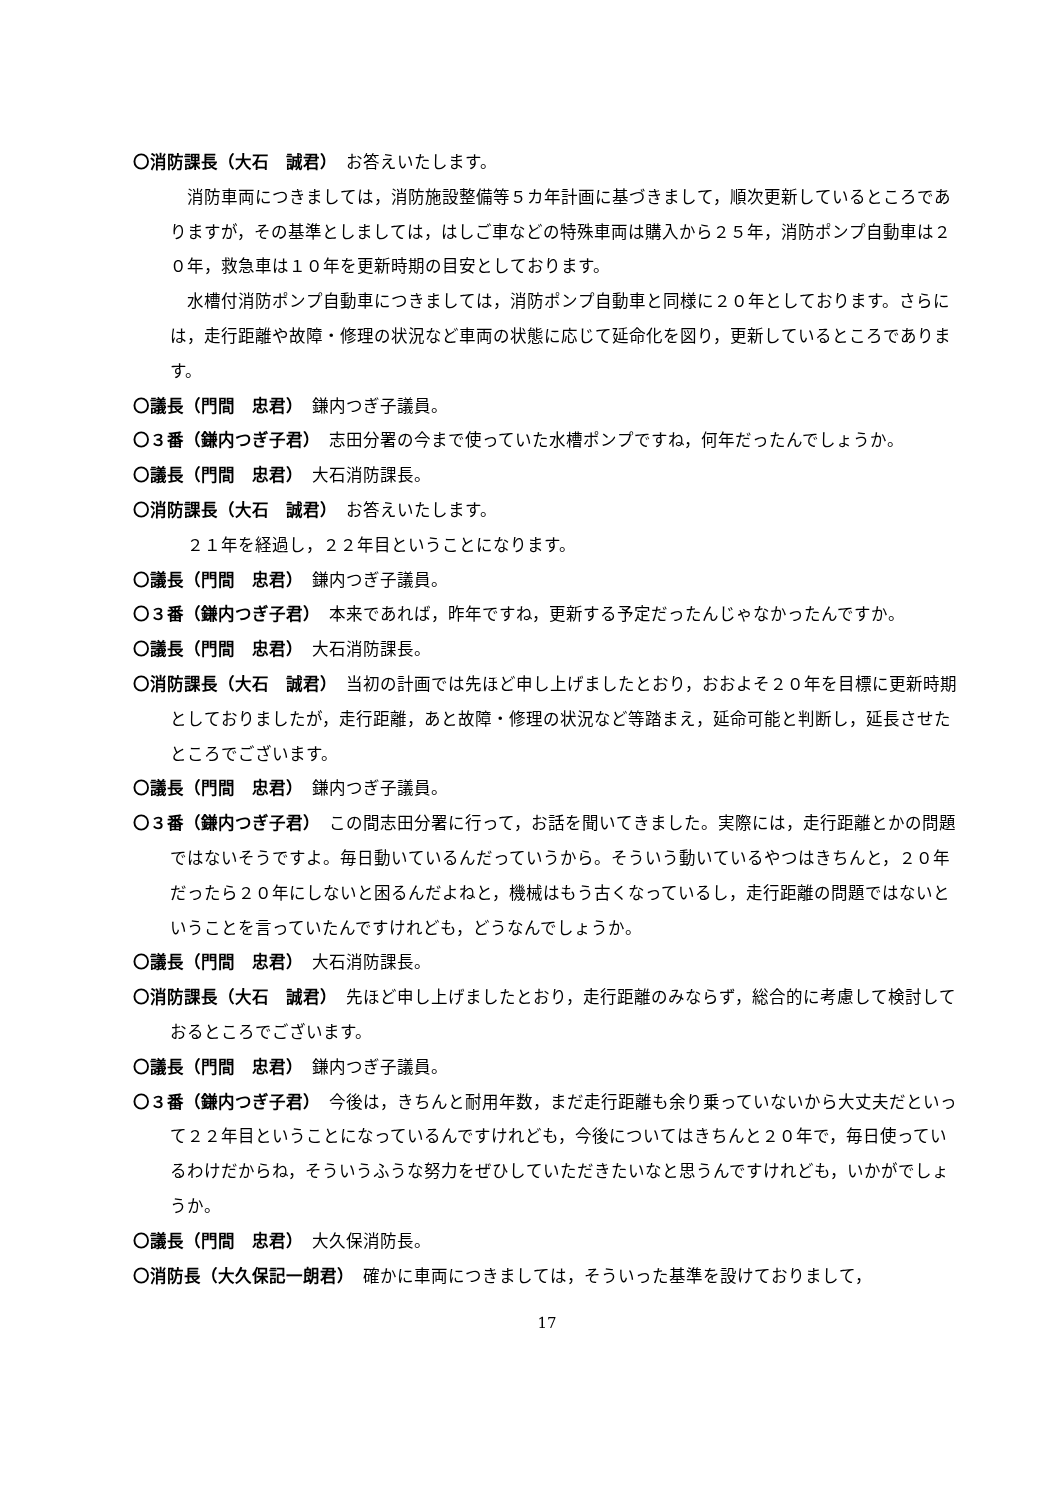〇消防課長（大石　誠君）　お答えいたします。
消防車両につきましては，消防施設整備等５カ年計画に基づきまして，順次更新しているところでありますが，その基準としましては，はしご車などの特殊車両は購入から２５年，消防ポンプ自動車は２０年，救急車は１０年を更新時期の目安としております。
水槽付消防ポンプ自動車につきましては，消防ポンプ自動車と同様に２０年としております。さらには，走行距離や故障・修理の状況など車両の状態に応じて延命化を図り，更新しているところであります。
〇議長（門間　忠君）　鎌内つぎ子議員。
〇３番（鎌内つぎ子君）　志田分署の今まで使っていた水槽ポンプですね，何年だったんでしょうか。
〇議長（門間　忠君）　大石消防課長。
〇消防課長（大石　誠君）　お答えいたします。
２１年を経過し，２２年目ということになります。
〇議長（門間　忠君）　鎌内つぎ子議員。
〇３番（鎌内つぎ子君）　本来であれば，昨年ですね，更新する予定だったんじゃなかったんですか。
〇議長（門間　忠君）　大石消防課長。
〇消防課長（大石　誠君）　当初の計画では先ほど申し上げましたとおり，おおよそ２０年を目標に更新時期としておりましたが，走行距離，あと故障・修理の状況など等踏まえ，延命可能と判断し，延長させたところでございます。
〇議長（門間　忠君）　鎌内つぎ子議員。
〇３番（鎌内つぎ子君）　この間志田分署に行って，お話を聞いてきました。実際には，走行距離とかの問題ではないそうですよ。毎日動いているんだっていうから。そういう動いているやつはきちんと，２０年だったら２０年にしないと困るんだよねと，機械はもう古くなっているし，走行距離の問題ではないということを言っていたんですけれども，どうなんでしょうか。
〇議長（門間　忠君）　大石消防課長。
〇消防課長（大石　誠君）　先ほど申し上げましたとおり，走行距離のみならず，総合的に考慮して検討しておるところでございます。
〇議長（門間　忠君）　鎌内つぎ子議員。
〇３番（鎌内つぎ子君）　今後は，きちんと耐用年数，まだ走行距離も余り乗っていないから大丈夫だといって２２年目ということになっているんですけれども，今後についてはきちんと２０年で，毎日使っているわけだからね，そういうふうな努力をぜひしていただきたいなと思うんですけれども，いかがでしょうか。
〇議長（門間　忠君）　大久保消防長。
〇消防長（大久保記一朗君）　確かに車両につきましては，そういった基準を設けておりまして，
17